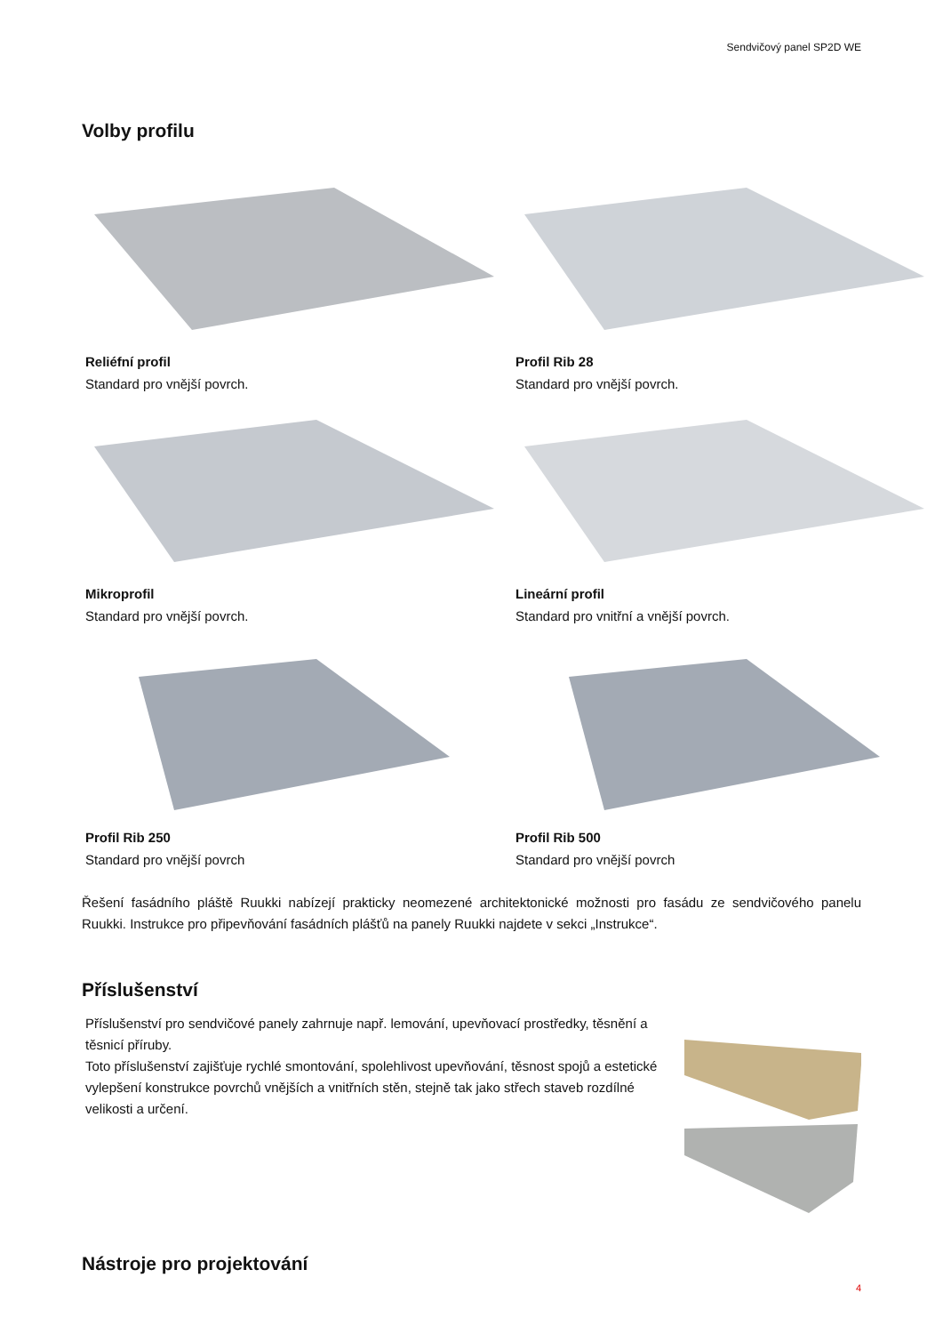Sendvičový panel SP2D WE
Volby profilu
Reliéfní profil
Standard pro vnější povrch.
Profil Rib 28
Standard pro vnější povrch.
Mikroprofil
Standard pro vnější povrch.
Lineární profil
Standard pro vnitřní a vnější povrch.
Profil Rib 250
Standard pro vnější povrch
Profil Rib 500
Standard pro vnější povrch
Řešení fasádního pláště Ruukki nabízejí prakticky neomezené architektonické možnosti pro fasádu ze sendvičového panelu Ruukki. Instrukce pro připevňování fasádních plášťů na panely Ruukki najdete v sekci „Instrukce“.
Příslušenství
Příslušenství pro sendvičové panely zahrnuje např. lemování, upevňovací prostředky, těsnění a těsnicí příruby.
Toto příslušenství zajišťuje rychlé smontování, spolehlivost upevňování, těsnost spojů a estetické vylepšení konstrukce povrchů vnějších a vnitřních stěn, stejně tak jako střech staveb rozdílné velikosti a určení.
Nástroje pro projektování
4